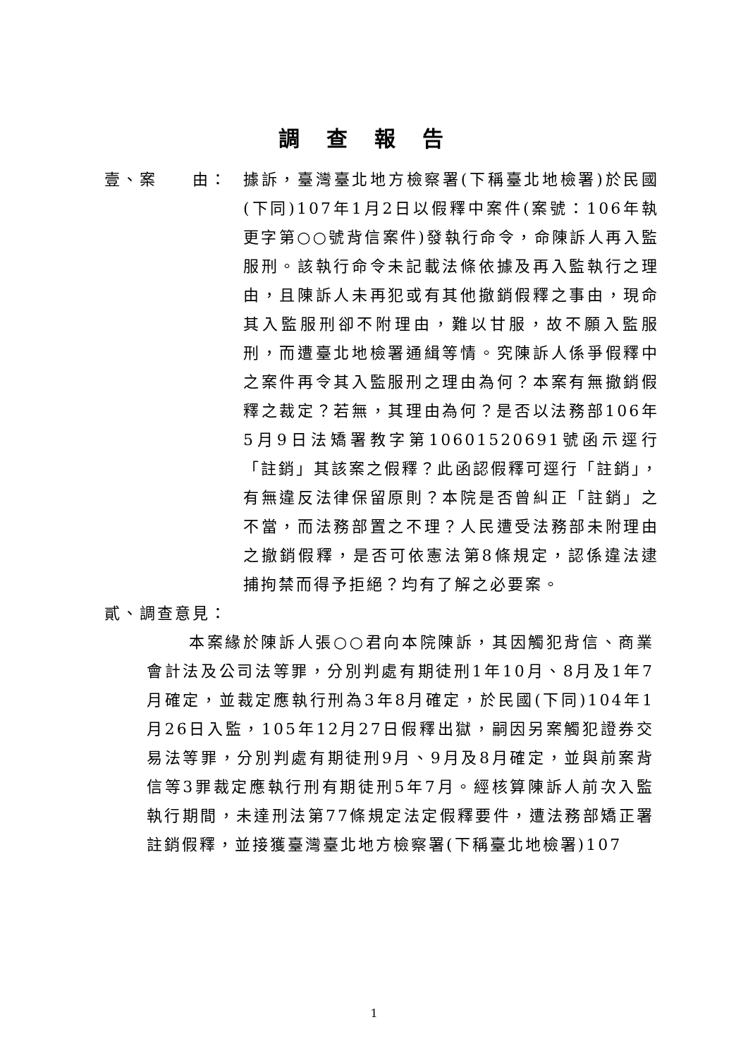調查報告
壹、案　　由： 據訴，臺灣臺北地方檢察署(下稱臺北地檢署)於民國(下同)107年1月2日以假釋中案件(案號：106年執更字第○○號背信案件)發執行命令，命陳訴人再入監服刑。該執行命令未記載法條依據及再入監執行之理由，且陳訴人未再犯或有其他撤銷假釋之事由，現命其入監服刑卻不附理由，難以甘服，故不願入監服刑，而遭臺北地檢署通緝等情。究陳訴人係爭假釋中之案件再令其入監服刑之理由為何？本案有無撤銷假釋之裁定？若無，其理由為何？是否以法務部106年5月9日法矯署教字第10601520691號函示逕行「註銷」其該案之假釋？此函認假釋可逕行「註銷」，有無違反法律保留原則？本院是否曾糾正「註銷」之不當，而法務部置之不理？人民遭受法務部未附理由之撤銷假釋，是否可依憲法第8條規定，認係違法逮捕拘禁而得予拒絕？均有了解之必要案。
貳、調查意見：
本案緣於陳訴人張○○君向本院陳訴，其因觸犯背信、商業會計法及公司法等罪，分別判處有期徒刑1年10月、8月及1年7月確定，並裁定應執行刑為3年8月確定，於民國(下同)104年1月26日入監，105年12月27日假釋出獄，嗣因另案觸犯證券交易法等罪，分別判處有期徒刑9月、9月及8月確定，並與前案背信等3罪裁定應執行刑有期徒刑5年7月。經核算陳訴人前次入監執行期間，未達刑法第77條規定法定假釋要件，遭法務部矯正署註銷假釋，並接獲臺灣臺北地方檢察署(下稱臺北地檢署)107
1